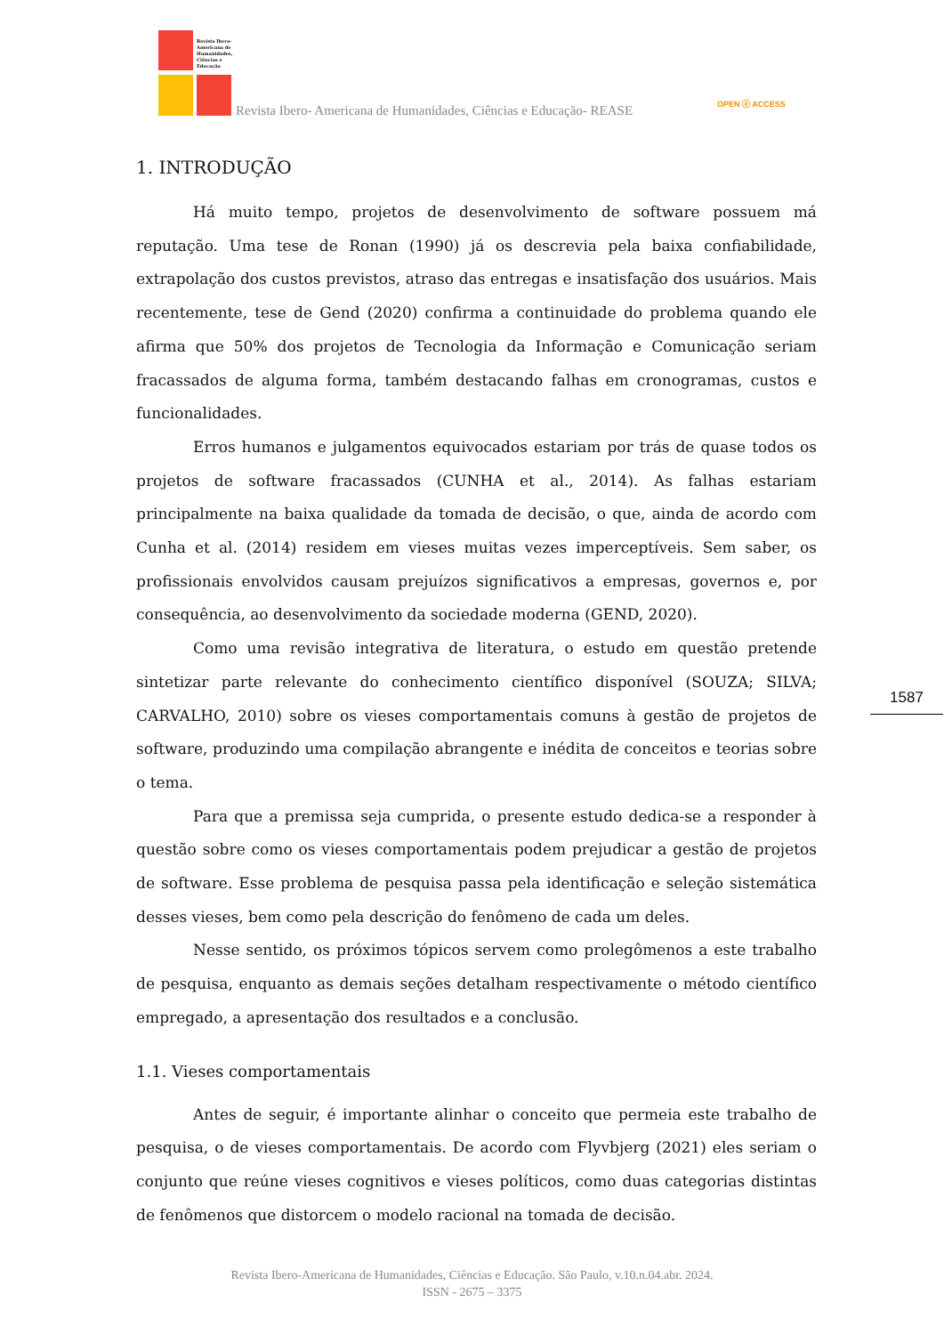Revista Ibero-Americana de Humanidades, Ciências e Educação
Revista Ibero- Americana de Humanidades, Ciências e Educação- REASE
OPEN ⓐ ACCESS
1. INTRODUÇÃO
Há muito tempo, projetos de desenvolvimento de software possuem má reputação. Uma tese de Ronan (1990) já os descrevia pela baixa confiabilidade, extrapolação dos custos previstos, atraso das entregas e insatisfação dos usuários. Mais recentemente, tese de Gend (2020) confirma a continuidade do problema quando ele afirma que 50% dos projetos de Tecnologia da Informação e Comunicação seriam fracassados de alguma forma, também destacando falhas em cronogramas, custos e funcionalidades.
Erros humanos e julgamentos equivocados estariam por trás de quase todos os projetos de software fracassados (CUNHA et al., 2014). As falhas estariam principalmente na baixa qualidade da tomada de decisão, o que, ainda de acordo com Cunha et al. (2014) residem em vieses muitas vezes imperceptíveis. Sem saber, os profissionais envolvidos causam prejuízos significativos a empresas, governos e, por consequência, ao desenvolvimento da sociedade moderna (GEND, 2020).
Como uma revisão integrativa de literatura, o estudo em questão pretende sintetizar parte relevante do conhecimento científico disponível (SOUZA; SILVA; CARVALHO, 2010) sobre os vieses comportamentais comuns à gestão de projetos de software, produzindo uma compilação abrangente e inédita de conceitos e teorias sobre o tema.
Para que a premissa seja cumprida, o presente estudo dedica-se a responder à questão sobre como os vieses comportamentais podem prejudicar a gestão de projetos de software. Esse problema de pesquisa passa pela identificação e seleção sistemática desses vieses, bem como pela descrição do fenômeno de cada um deles.
Nesse sentido, os próximos tópicos servem como prolegômenos a este trabalho de pesquisa, enquanto as demais seções detalham respectivamente o método científico empregado, a apresentação dos resultados e a conclusão.
1.1. Vieses comportamentais
Antes de seguir, é importante alinhar o conceito que permeia este trabalho de pesquisa, o de vieses comportamentais. De acordo com Flyvbjerg (2021) eles seriam o conjunto que reúne vieses cognitivos e vieses políticos, como duas categorias distintas de fenômenos que distorcem o modelo racional na tomada de decisão.
1587
Revista Ibero-Americana de Humanidades, Ciências e Educação. São Paulo, v.10.n.04.abr. 2024.
ISSN - 2675 – 3375